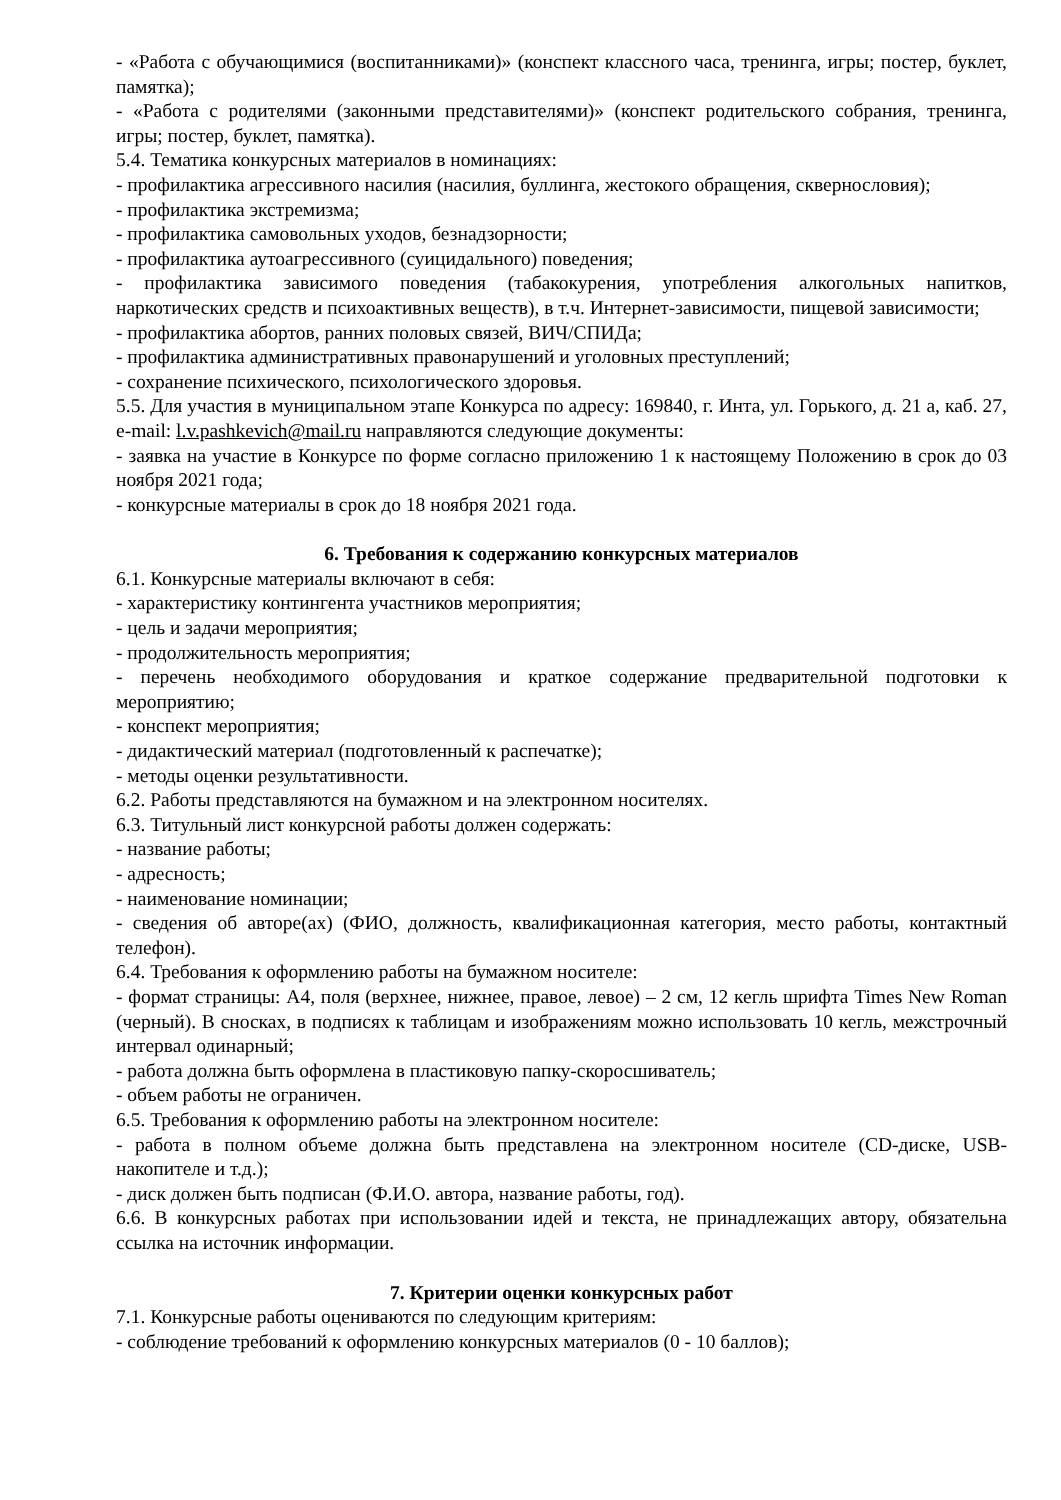- «Работа с обучающимися (воспитанниками)» (конспект классного часа, тренинга, игры; постер, буклет, памятка);
- «Работа с родителями (законными представителями)» (конспект родительского собрания, тренинга, игры; постер, буклет, памятка).
5.4. Тематика конкурсных материалов в номинациях:
- профилактика агрессивного насилия (насилия, буллинга, жестокого обращения, сквернословия);
- профилактика экстремизма;
- профилактика самовольных уходов, безнадзорности;
- профилактика аутоагрессивного (суицидального) поведения;
- профилактика зависимого поведения (табакокурения, употребления алкогольных напитков, наркотических средств и психоактивных веществ), в т.ч. Интернет-зависимости, пищевой зависимости;
- профилактика абортов, ранних половых связей, ВИЧ/СПИДа;
- профилактика административных правонарушений и уголовных преступлений;
- сохранение психического, психологического здоровья.
5.5. Для участия в муниципальном этапе Конкурса по адресу: 169840, г. Инта, ул. Горького, д. 21 а, каб. 27, e-mail: l.v.pashkevich@mail.ru направляются следующие документы:
- заявка на участие в Конкурсе по форме согласно приложению 1 к настоящему Положению в срок до 03 ноября 2021 года;
- конкурсные материалы в срок до 18 ноября 2021 года.
6. Требования к содержанию конкурсных материалов
6.1. Конкурсные материалы включают в себя:
- характеристику контингента участников мероприятия;
- цель и задачи мероприятия;
- продолжительность мероприятия;
- перечень необходимого оборудования и краткое содержание предварительной подготовки к мероприятию;
- конспект мероприятия;
- дидактический материал (подготовленный к распечатке);
- методы оценки результативности.
6.2. Работы представляются на бумажном и на электронном носителях.
6.3. Титульный лист конкурсной работы должен содержать:
- название работы;
- адресность;
- наименование номинации;
- сведения об авторе(ах) (ФИО, должность, квалификационная категория, место работы, контактный телефон).
6.4. Требования к оформлению работы на бумажном носителе:
- формат страницы: А4, поля (верхнее, нижнее, правое, левое) – 2 см, 12 кегль шрифта Times New Roman (черный). В сносках, в подписях к таблицам и изображениям можно использовать 10 кегль, межстрочный интервал одинарный;
- работа должна быть оформлена в пластиковую папку-скоросшиватель;
- объем работы не ограничен.
6.5. Требования к оформлению работы на электронном носителе:
- работа в полном объеме должна быть представлена на электронном носителе (CD-диске, USB-накопителе и т.д.);
- диск должен быть подписан (Ф.И.О. автора, название работы, год).
6.6. В конкурсных работах при использовании идей и текста, не принадлежащих автору, обязательна ссылка на источник информации.
7. Критерии оценки конкурсных работ
7.1. Конкурсные работы оцениваются по следующим критериям:
- соблюдение требований к оформлению конкурсных материалов (0 - 10 баллов);